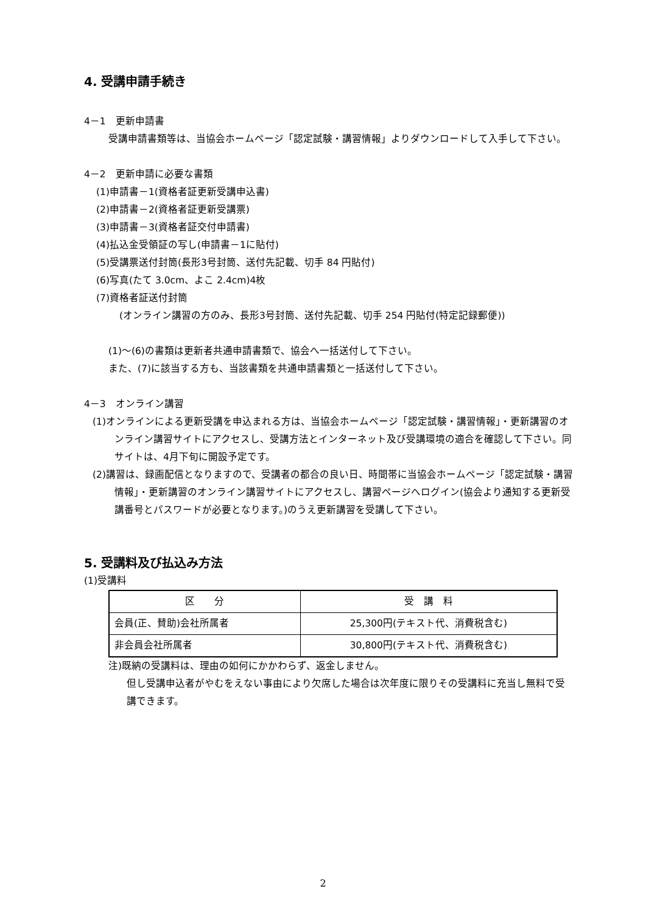4. 受講申請手続き
4－1　更新申請書
受講申請書類等は、当協会ホームページ「認定試験・講習情報」よりダウンロードして入手して下さい。
4－2　更新申請に必要な書類
(1)申請書－1(資格者証更新受講申込書)
(2)申請書－2(資格者証更新受講票)
(3)申請書－3(資格者証交付申請書)
(4)払込金受領証の写し(申請書－1に貼付)
(5)受講票送付封筒(長形3号封筒、送付先記載、切手 84 円貼付)
(6)写真(たて 3.0cm、よこ 2.4cm)4枚
(7)資格者証送付封筒
(オンライン講習の方のみ、長形3号封筒、送付先記載、切手 254 円貼付(特定記録郵便))
(1)～(6)の書類は更新者共通申請書類で、協会へ一括送付して下さい。
また、(7)に該当する方も、当該書類を共通申請書類と一括送付して下さい。
4－3　オンライン講習
(1)オンラインによる更新受講を申込まれる方は、当協会ホームページ「認定試験・講習情報」・更新講習のオンライン講習サイトにアクセスし、受講方法とインターネット及び受講環境の適合を確認して下さい。同サイトは、4月下旬に開設予定です。
(2)講習は、録画配信となりますので、受講者の都合の良い日、時間帯に当協会ホームページ「認定試験・講習情報」・更新講習のオンライン講習サイトにアクセスし、講習ページへログイン(協会より通知する更新受講番号とパスワードが必要となります。)のうえ更新講習を受講して下さい。
5. 受講料及び払込み方法
(1)受講料
| 区 分 | 受 講 料 |
| --- | --- |
| 会員(正、賛助)会社所属者 | 25,300円(テキスト代、消費税含む) |
| 非会員会社所属者 | 30,800円(テキスト代、消費税含む) |
注)既納の受講料は、理由の如何にかかわらず、返金しません。
但し受講申込者がやむをえない事由により欠席した場合は次年度に限りその受講料に充当し無料で受講できます。
2